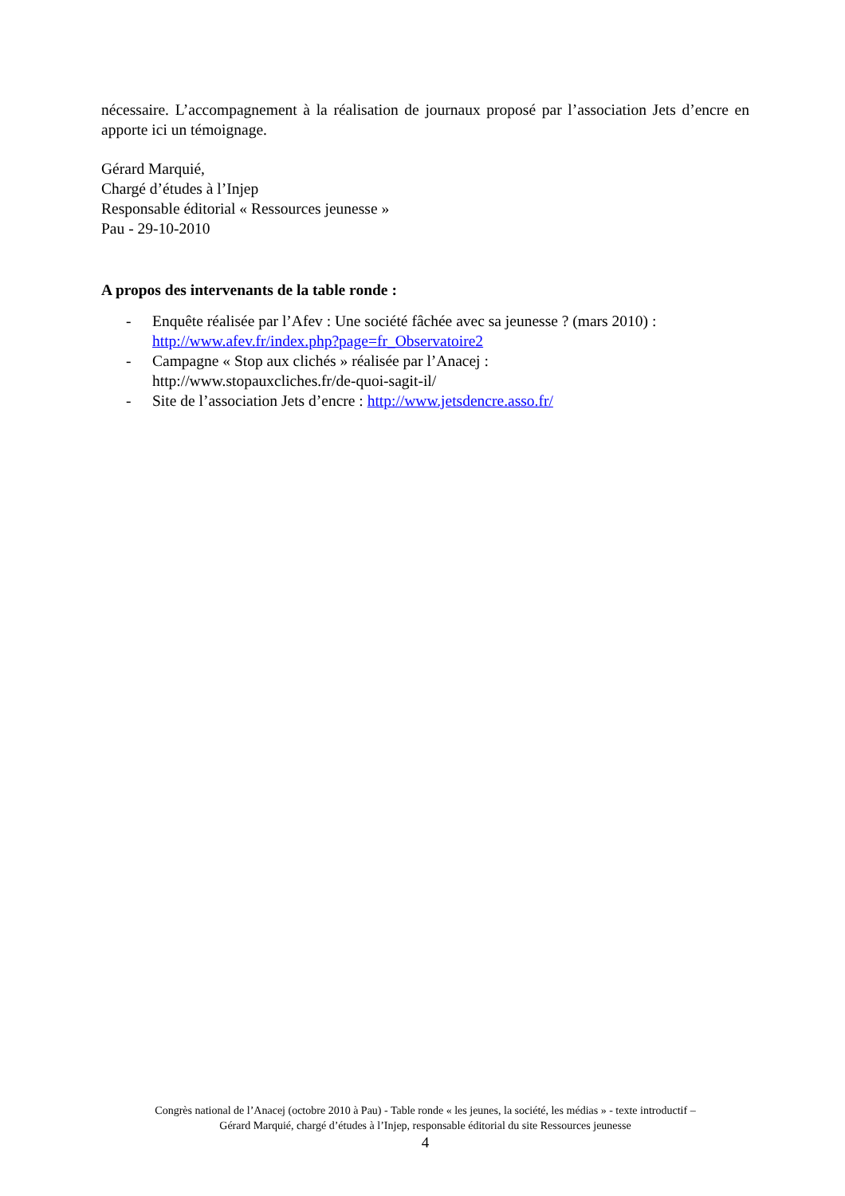nécessaire. L’accompagnement à la réalisation de journaux proposé par l’association Jets d’encre en apporte ici un témoignage.
Gérard Marquié,
Chargé d’études à l’Injep
Responsable éditorial « Ressources jeunesse »
Pau - 29-10-2010
A propos des intervenants de la table ronde :
- Enquête réalisée par l’Afev : Une société fâchée avec sa jeunesse ? (mars 2010) :
http://www.afev.fr/index.php?page=fr_Observatoire2
- Campagne « Stop aux clichés » réalisée par l’Anacej :
http://www.stopauxcliches.fr/de-quoi-sagit-il/
- Site de l’association Jets d’encre : http://www.jetsdencre.asso.fr/
Congrès national de l’Anacej (octobre 2010 à Pau) - Table ronde « les jeunes, la société, les médias » - texte introductif –
Gérard Marquié, chargé d’études à l’Injep, responsable éditorial du site Ressources jeunesse
4